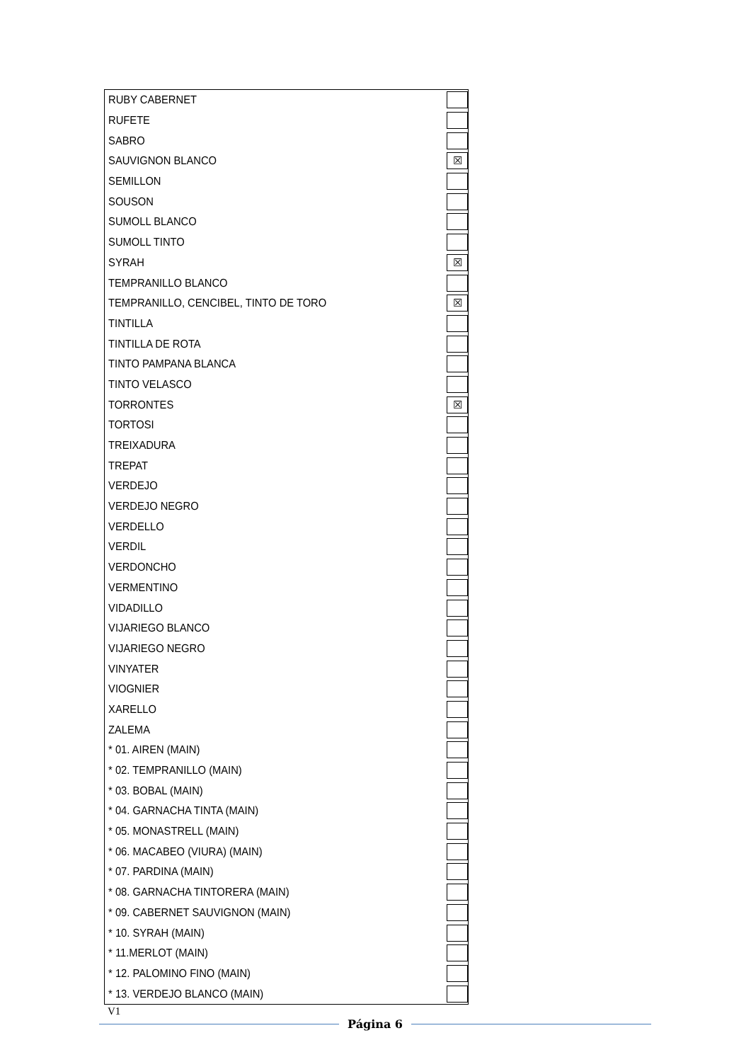| RUBY CABERNET | |
| RUFETE | |
| SABRO | |
| SAUVIGNON BLANCO | ☒ |
| SEMILLON | |
| SOUSON | |
| SUMOLL BLANCO | |
| SUMOLL TINTO | |
| SYRAH | ☒ |
| TEMPRANILLO BLANCO | |
| TEMPRANILLO, CENCIBEL, TINTO DE TORO | ☒ |
| TINTILLA | |
| TINTILLA DE ROTA | |
| TINTO PAMPANA BLANCA | |
| TINTO VELASCO | |
| TORRONTES | ☒ |
| TORTOSI | |
| TREIXADURA | |
| TREPAT | |
| VERDEJO | |
| VERDEJO NEGRO | |
| VERDELLO | |
| VERDIL | |
| VERDONCHO | |
| VERMENTINO | |
| VIDADILLO | |
| VIJARIEGO BLANCO | |
| VIJARIEGO NEGRO | |
| VINYATER | |
| VIOGNIER | |
| XARELLO | |
| ZALEMA | |
| * 01. AIREN (MAIN) | |
| * 02. TEMPRANILLO (MAIN) | |
| * 03. BOBAL (MAIN) | |
| * 04. GARNACHA TINTA (MAIN) | |
| * 05. MONASTRELL (MAIN) | |
| * 06. MACABEO (VIURA) (MAIN) | |
| * 07. PARDINA (MAIN) | |
| * 08. GARNACHA TINTORERA (MAIN) | |
| * 09. CABERNET SAUVIGNON (MAIN) | |
| * 10. SYRAH (MAIN) | |
| * 11.MERLOT (MAIN) | |
| * 12. PALOMINO FINO (MAIN) | |
| * 13. VERDEJO BLANCO (MAIN) | |
V1
Página 6